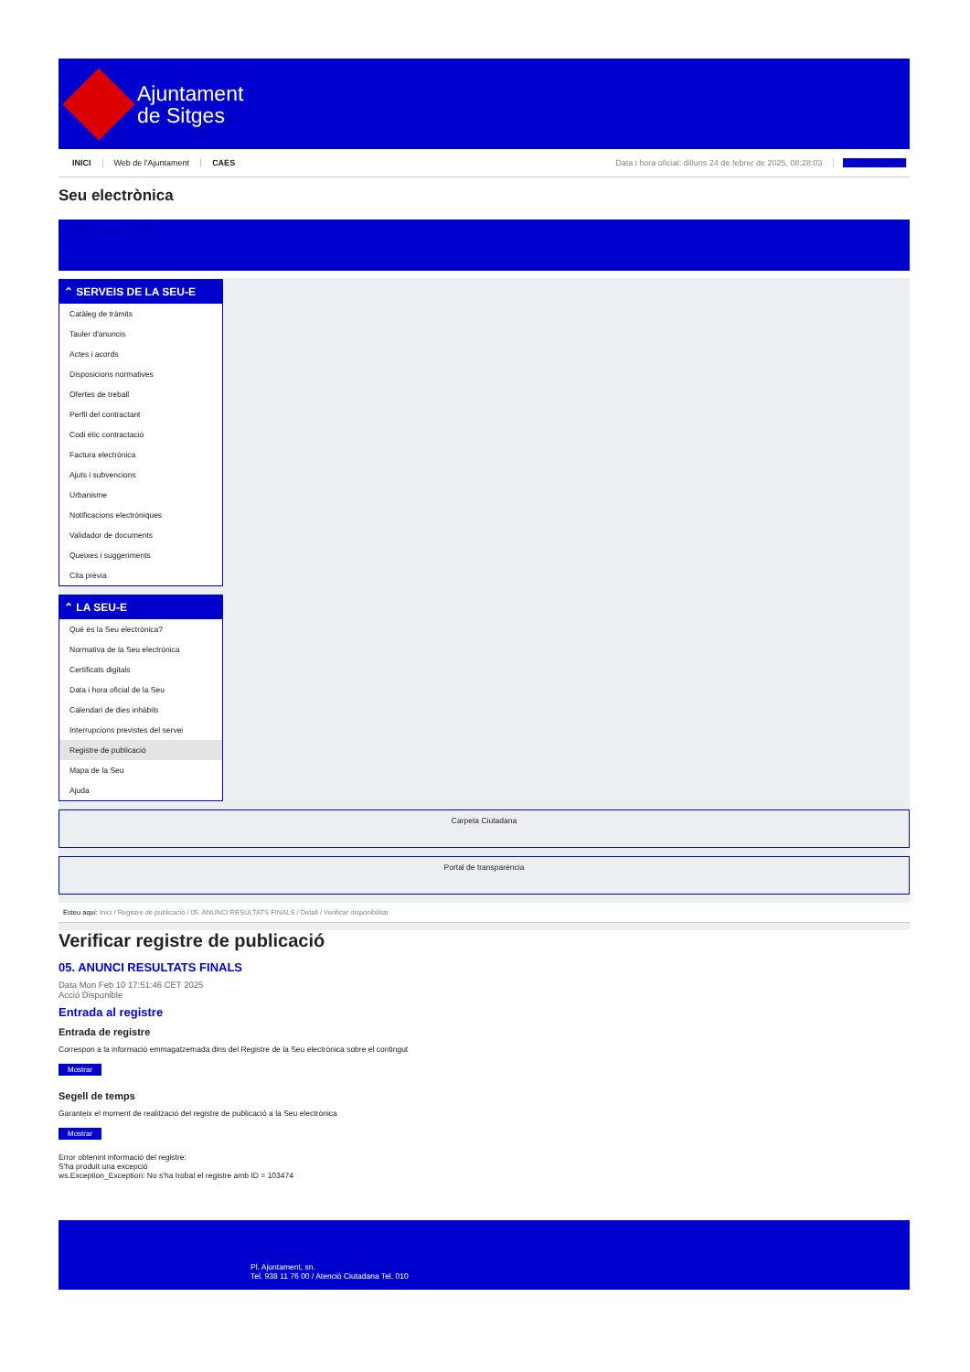Ajuntament
de Sitges
INICI Web de l'Ajuntament CAES Data i hora oficial: dilluns 24 de febrer de 2025, 08:28:03 Sincronitza
Seu electrònica
Obtenir còpia autèntica
⌃ SERVEIS DE LA SEU-E
Catàleg de tràmits
Tauler d'anuncis
Actes i acords
Disposicions normatives
Ofertes de treball
Perfil del contractant
Codi ètic contractació
Factura electrònica
Ajuts i subvencions
Urbanisme
Notificacions electròniques
Validador de documents
Queixes i suggeriments
Cita prèvia
⌃ LA SEU-E
Què és la Seu electrònica?
Normativa de la Seu electrònica
Certificats digitals
Data i hora oficial de la Seu
Calendari de dies inhàbils
Interrupcions previstes del servei
Registre de publicació
Mapa de la Seu
Ajuda
Carpeta Ciutadana
Portal de transparència
Esteu aquí: Inici / Registre de publicació / 05. ANUNCI RESULTATS FINALS / Detall / Verificar disponibilitat
Verificar registre de publicació
05. ANUNCI RESULTATS FINALS
Data Mon Feb 10 17:51:46 CET 2025
Acció Disponible
Entrada al registre
Entrada de registre
Correspon a la informació emmagatzemada dins del Registre de la Seu electrònica sobre el contingut
Mostrar
Segell de temps
Garanteix el moment de realització del registre de publicació a la Seu electrònica
Mostrar
Error obtenint informació del registre:
S'ha produit una excepció
ws.Exception_Exception: No s'ha trobat el registre amb ID = 103474
Pl. Ajuntament, sn.
Tel. 938 11 76 00 / Atenció Ciutadana Tel. 010